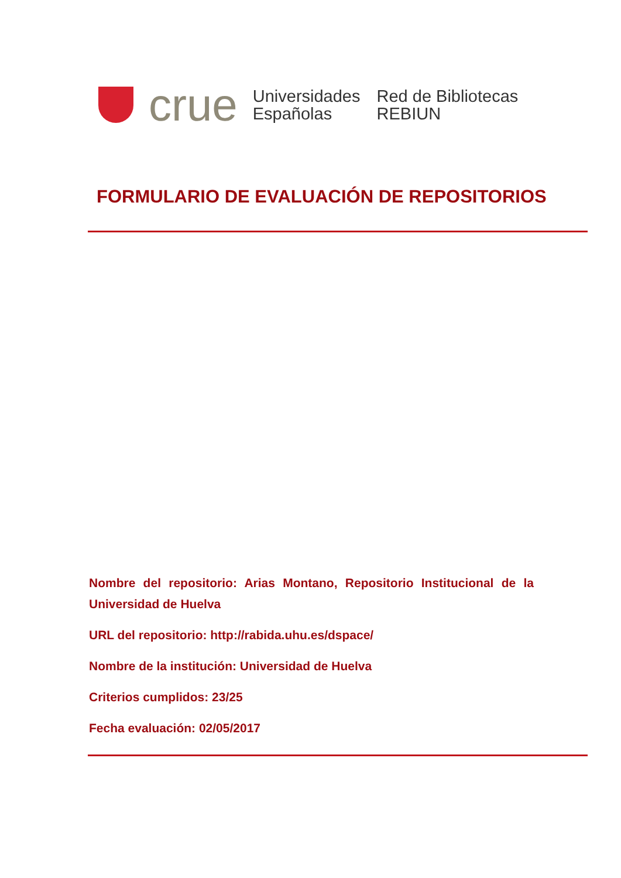crue
Universidades
Españolas
Red de Bibliotecas
REBIUN
FORMULARIO DE EVALUACIÓN DE REPOSITORIOS
Nombre del repositorio: Arias Montano, Repositorio Institucional de la Universidad de Huelva
URL del repositorio: http://rabida.uhu.es/dspace/
Nombre de la institución: Universidad de Huelva
Criterios cumplidos: 23/25
Fecha evaluación: 02/05/2017